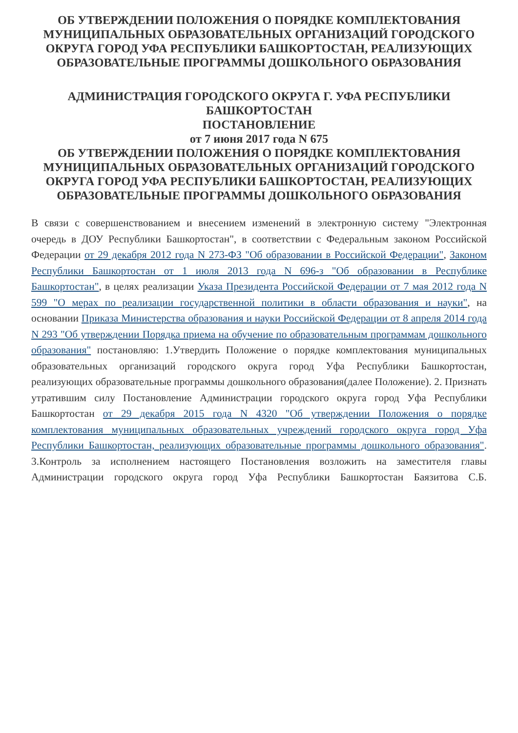ОБ УТВЕРЖДЕНИИ ПОЛОЖЕНИЯ О ПОРЯДКЕ КОМПЛЕКТОВАНИЯ МУНИЦИПАЛЬНЫХ ОБРАЗОВАТЕЛЬНЫХ ОРГАНИЗАЦИЙ ГОРОДСКОГО ОКРУГА ГОРОД УФА РЕСПУБЛИКИ БАШКОРТОСТАН, РЕАЛИЗУЮЩИХ ОБРАЗОВАТЕЛЬНЫЕ ПРОГРАММЫ ДОШКОЛЬНОГО ОБРАЗОВАНИЯ
АДМИНИСТРАЦИЯ ГОРОДСКОГО ОКРУГА Г. УФА РЕСПУБЛИКИ БАШКОРТОСТАН
ПОСТАНОВЛЕНИЕ
от 7 июня 2017 года N 675
ОБ УТВЕРЖДЕНИИ ПОЛОЖЕНИЯ О ПОРЯДКЕ КОМПЛЕКТОВАНИЯ МУНИЦИПАЛЬНЫХ ОБРАЗОВАТЕЛЬНЫХ ОРГАНИЗАЦИЙ ГОРОДСКОГО ОКРУГА ГОРОД УФА РЕСПУБЛИКИ БАШКОРТОСТАН, РЕАЛИЗУЮЩИХ ОБРАЗОВАТЕЛЬНЫЕ ПРОГРАММЫ ДОШКОЛЬНОГО ОБРАЗОВАНИЯ
В связи с совершенствованием и внесением изменений в электронную систему "Электронная очередь в ДОУ Республики Башкортостан", в соответствии с Федеральным законом Российской Федерации от 29 декабря 2012 года N 273-ФЗ "Об образовании в Российской Федерации", Законом Республики Башкортостан от 1 июля 2013 года N 696-з "Об образовании в Республике Башкортостан", в целях реализации Указа Президента Российской Федерации от 7 мая 2012 года N 599 "О мерах по реализации государственной политики в области образования и науки", на основании Приказа Министерства образования и науки Российской Федерации от 8 апреля 2014 года N 293 "Об утверждении Порядка приема на обучение по образовательным программам дошкольного образования" постановляю: 1.Утвердить Положение о порядке комплектования муниципальных образовательных организаций городского округа город Уфа Республики Башкортостан, реализующих образовательные программы дошкольного образования(далее Положение). 2. Признать утратившим силу Постановление Администрации городского округа город Уфа Республики Башкортостан от 29 декабря 2015 года N 4320 "Об утверждении Положения о порядке комплектования муниципальных образовательных учреждений городского округа город Уфа Республики Башкортостан, реализующих образовательные программы дошкольного образования".
3.Контроль за исполнением настоящего Постановления возложить на заместителя главы Администрации городского округа город Уфа Республики Башкортостан Баязитова С.Б.